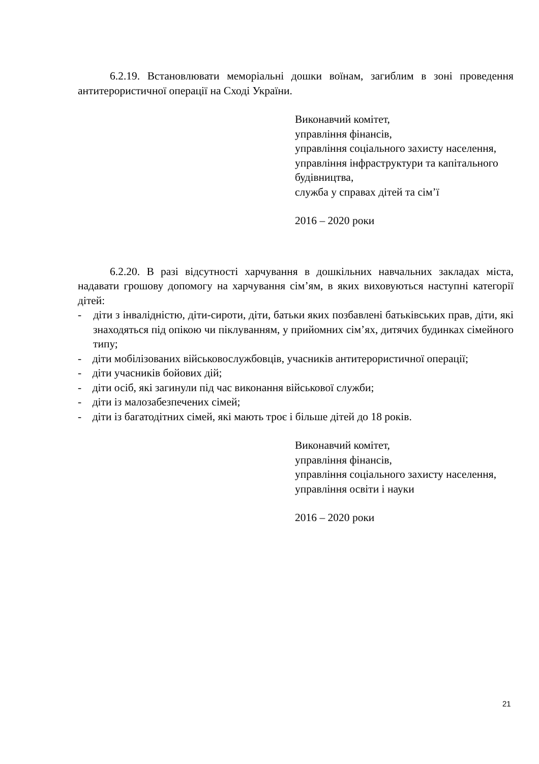6.2.19. Встановлювати меморіальні дошки воїнам, загиблим в зоні проведення антитерористичної операції на Сході України.
Виконавчий комітет,
управління фінансів,
управління соціального захисту населення,
управління інфраструктури та капітального будівництва,
служба у справах дітей та сім’ї
2016 – 2020 роки
6.2.20. В разі відсутності харчування в дошкільних навчальних закладах міста, надавати грошову допомогу на харчування сім’ям, в яких виховуються наступні категорії дітей:
- діти з інвалідністю, діти-сироти, діти, батьки яких позбавлені батьківських прав, діти, які знаходяться під опікою чи піклуванням, у прийомних сім’ях, дитячих будинках сімейного типу;
- діти мобілізованих військовослужбовців, учасників антитерористичної операції;
- діти учасників бойових дій;
- діти осіб, які загинули під час виконання військової служби;
- діти із малозабезпечених сімей;
- діти із багатодітних сімей, які мають троє і більше дітей до 18 років.
Виконавчий комітет,
управління фінансів,
управління соціального захисту населення,
управління освіти і науки
2016 – 2020 роки
21